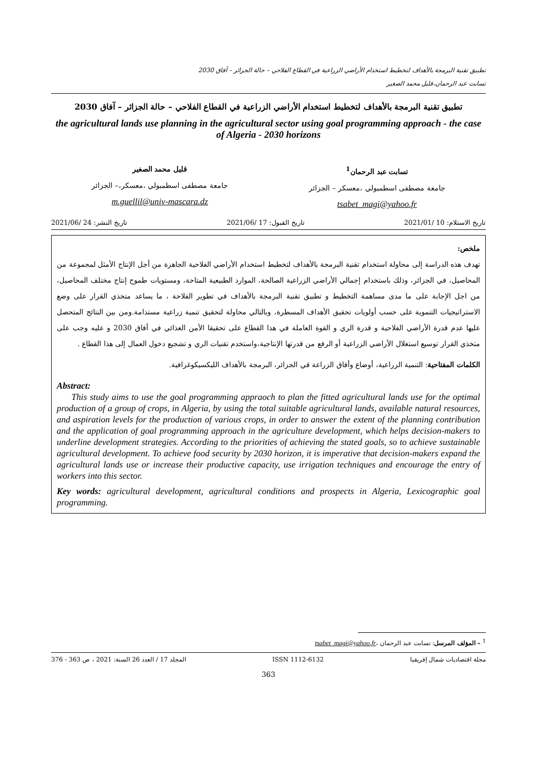تطبيق تقنية البرمجة بالأهداف لتخطيط استخدام الأراضي الزراعية في القطاع الفلاحي – حالة الجزائر – آفاق 2030
تسابت عبد الرحمان،قليل محمد الصغير
تطبيق تقنية البرمجة بالأهداف لتخطيط استخدام الأراضي الزراعية في القطاع الفلاحي – حالة الجزائر – آفاق 2030
the agricultural lands use planning in the agricultural sector using goal programming approach - the case of Algeria - 2030 horizons
تسابت عبد الرحمان<sup>1</sup>
جامعة مصطفى اسطمبولي ،معسكر – الجزائر
tsabet_magi@yahoo.fr
قليل محمد الصغير
جامعة مصطفى اسطمبولي ،معسكر،– الجزائر
m.guellil@univ-mascara.dz
تاريخ الاستلام: 10 /2021/01 تاريخ القبول: 17 /2021/06 تاريخ النشر: 24 /2021/06
ملخص:
تهدف هذه الدراسة إلى محاولة استخدام تقنية البرمجة بالأهداف لتخطيط استخدام الأراضي الفلاحية الجاهزة من أجل الإنتاج الأمثل لمجموعة من المحاصيل، في الجزائر، وذلك باستخدام إجمالي الأراضي الزراعية الصالحة، الموارد الطبيعية المتاحة، ومستويات طموح إنتاج مختلف المحاصيل، من اجل الإجابة على ما مدى مساهمة التخطيط و تطبيق تقنية البرمجة بالأهداف في تطوير الفلاحة ، ما يساعد متخذي القرار على وضع الاستراتيجيات التنموية على حسب أولويات تحقيق الأهداف المسطرة، وبالتالي محاولة لتحقيق تنمية زراعية مستدامة.ومن بين النتائج المتحصل عليها عدم قدرة الأراضي الفلاحية و قدرة الري و القوة العاملة في هذا القطاع على تحقيقا الأمن الغذائي في أفاق 2030 و عليه وجب على متخذي القرار توسيع استغلال الأراضي الزراعية أو الرفع من قدرتها الإنتاجية،واستخدم تقنيات الري و تشجيع دخول العمال إلى هذا القطاع .
الكلمات المفتاحية: التنمية الزراعية، أوضاع وأفاق الزراعة في الجزائر، البرمجة بالأهداف الليكسيكوغرافية.
Abstract:
This study aims to use the goal programming appraoch to plan the fitted agricultural lands use for the optimal production of a group of crops, in Algeria, by using the total suitable agricultural lands, available natural resources, and aspiration levels for the production of various crops, in order to answer the extent of the planning contribution and the application of goal programming approach in the agriculture development, which helps decision-makers to underline development strategies. According to the priorities of achieving the stated goals, so to achieve sustainable agricultural development. To achieve food security by 2030 horizon, it is imperative that decision-makers expand the agricultural lands use or increase their productive capacity, use irrigation techniques and encourage the entry of workers into this sector.
Key words: agricultural development, agricultural conditions and prospects in Algeria, Lexicographic goal programming.
<sup>1</sup> – المؤلف المرسل: تسابت عبد الرحمان ،tsabet_magi@yahoo.fr
مجلة اقتصاديات شمال إفريقيا ISSN 1112-6132 المجلد 17 / العدد 26 السنة: 2021 ، ص 363 - 376
363